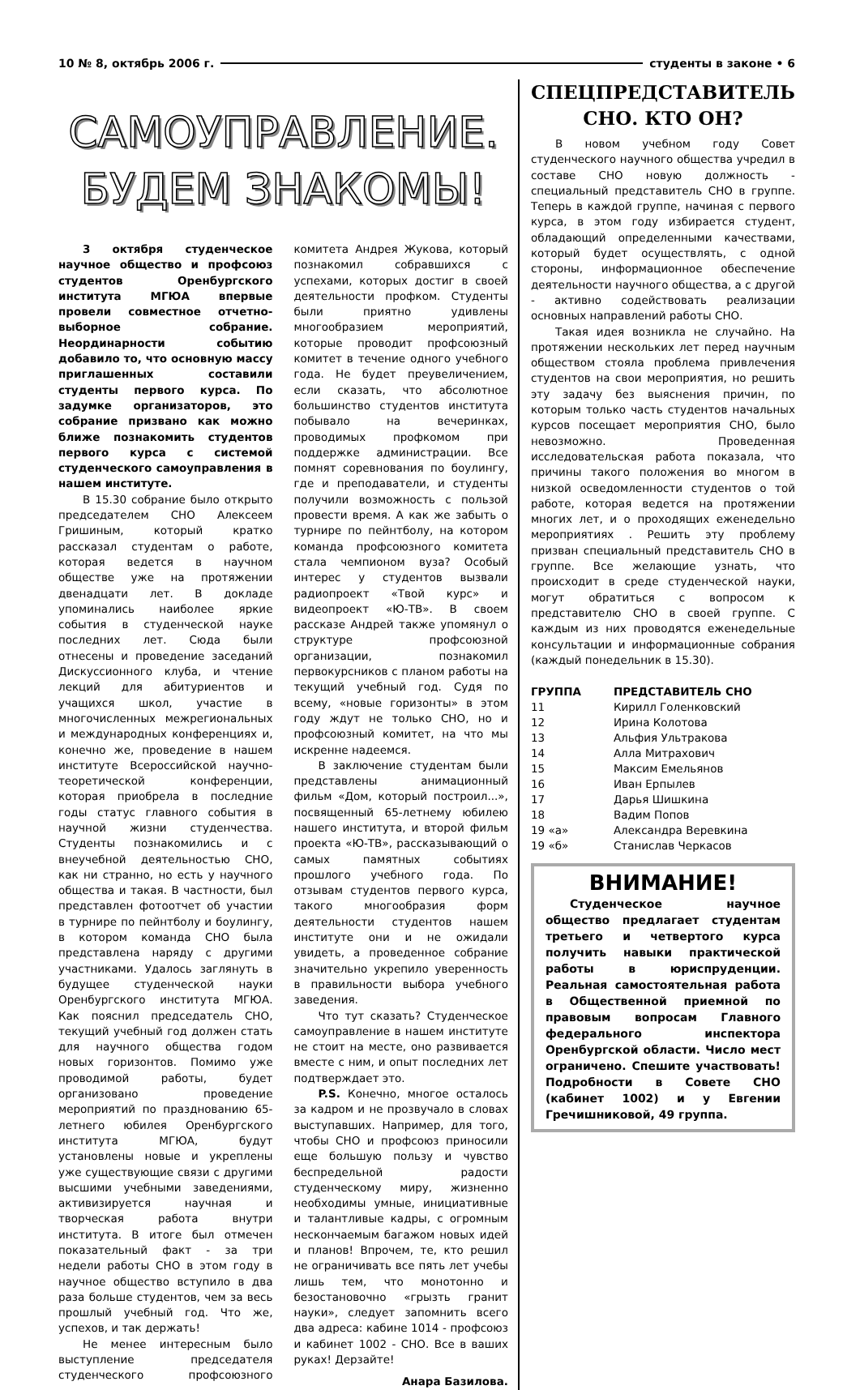10 № 8, октябрь 2006 г. студенты в законе • 6
САМОУПРАВЛЕНИЕ.
БУДЕМ ЗНАКОМЫ!
3 октября студенческое научное общество и профсоюз студентов Оренбургского института МГЮА впервые провели совместное отчетно-выборное собрание. Неординарности событию добавило то, что основную массу приглашенных составили студенты первого курса. По задумке организаторов, это собрание призвано как можно ближе познакомить студентов первого курса с системой студенческого самоуправления в нашем институте.
В 15.30 собрание было открыто председателем СНО Алексеем Гришиным, который кратко рассказал студентам о работе, которая ведется в научном обществе уже на протяжении двенадцати лет. В докладе упоминались наиболее яркие события в студенческой науке последних лет. Сюда были отнесены и проведение заседаний Дискуссионного клуба, и чтение лекций для абитуриентов и учащихся школ, участие в многочисленных межрегиональных и международных конференциях и, конечно же, проведение в нашем институте Всероссийской научно-теоретической конференции, которая приобрела в последние годы статус главного события в научной жизни студенчества. Студенты познакомились и с внеучебной деятельностью СНО, как ни странно, но есть у научного общества и такая. В частности, был представлен фотоотчет об участии в турнире по пейнтболу и боулингу, в котором команда СНО была представлена наряду с другими участниками. Удалось заглянуть в будущее студенческой науки Оренбургского института МГЮА. Как пояснил председатель СНО, текущий учебный год должен стать для научного общества годом новых горизонтов. Помимо уже проводимой работы, будет организовано проведение мероприятий по празднованию 65-летнего юбилея Оренбургского института МГЮА, будут установлены новые и укреплены уже существующие связи с другими высшими учебными заведениями, активизируется научная и творческая работа внутри института. В итоге был отмечен показательный факт - за три недели работы СНО в этом году в научное общество вступило в два раза больше студентов, чем за весь прошлый учебный год. Что же, успехов, и так держать!
Не менее интересным было выступление председателя студенческого профсоюзного комитета Андрея Жукова, который познакомил собравшихся с успехами, которых достиг в своей деятельности профком. Студенты были приятно удивлены многообразием мероприятий, которые проводит профсоюзный комитет в течение одного учебного года. Не будет преувеличением, если сказать, что абсолютное большинство студентов института побывало на вечеринках, проводимых профкомом при поддержке администрации. Все помнят соревнования по боулингу, где и преподаватели, и студенты получили возможность с пользой провести время. А как же забыть о турнире по пейнтболу, на котором команда профсоюзного комитета стала чемпионом вуза? Особый интерес у студентов вызвали радиопроект «Твой курс» и видеопроект «Ю-ТВ». В своем рассказе Андрей также упомянул о структуре профсоюзной организации, познакомил первокурсников с планом работы на текущий учебный год. Судя по всему, «новые горизонты» в этом году ждут не только СНО, но и профсоюзный комитет, на что мы искренне надеемся.
В заключение студентам были представлены анимационный фильм «Дом, который построил...», посвященный 65-летнему юбилею нашего института, и второй фильм проекта «Ю-ТВ», рассказывающий о самых памятных событиях прошлого учебного года. По отзывам студентов первого курса, такого многообразия форм деятельности студентов нашем институте они и не ожидали увидеть, а проведенное собрание значительно укрепило уверенность в правильности выбора учебного заведения.
Что тут сказать? Студенческое самоуправление в нашем институте не стоит на месте, оно развивается вместе с ним, и опыт последних лет подтверждает это.
P.S. Конечно, многое осталось за кадром и не прозвучало в словах выступавших. Например, для того, чтобы СНО и профсоюз приносили еще большую пользу и чувство беспредельной радости студенческому миру, жизненно необходимы умные, инициативные и талантливые кадры, с огромным нескончаемым багажом новых идей и планов! Впрочем, те, кто решил не ограничивать все пять лет учебы лишь тем, что монотонно и безостановочно «грызть гранит науки», следует запомнить всего два адреса: кабине 1014 - профсоюз и кабинет 1002 - СНО. Все в ваших руках! Дерзайте!
Анара Базилова.
СПЕЦПРЕДСТАВИТЕЛЬ
СНО. КТО ОН?
В новом учебном году Совет студенческого научного общества учредил в составе СНО новую должность - специальный представитель СНО в группе. Теперь в каждой группе, начиная с первого курса, в этом году избирается студент, обладающий определенными качествами, который будет осуществлять, с одной стороны, информационное обеспечение деятельности научного общества, а с другой - активно содействовать реализации основных направлений работы СНО.
Такая идея возникла не случайно. На протяжении нескольких лет перед научным обществом стояла проблема привлечения студентов на свои мероприятия, но решить эту задачу без выяснения причин, по которым только часть студентов начальных курсов посещает мероприятия СНО, было невозможно. Проведенная исследовательская работа показала, что причины такого положения во многом в низкой осведомленности студентов о той работе, которая ведется на протяжении многих лет, и о проходящих еженедельно мероприятиях . Решить эту проблему призван специальный представитель СНО в группе. Все желающие узнать, что происходит в среде студенческой науки, могут обратиться с вопросом к представителю СНО в своей группе. С каждым из них проводятся еженедельные консультации и информационные собрания (каждый понедельник в 15.30).
| ГРУППА | ПРЕДСТАВИТЕЛЬ СНО |
| --- | --- |
| 11 | Кирилл Голенковский |
| 12 | Ирина Колотова |
| 13 | Альфия Ультракова |
| 14 | Алла Митрахович |
| 15 | Максим Емельянов |
| 16 | Иван Ерпылев |
| 17 | Дарья Шишкина |
| 18 | Вадим Попов |
| 19 «а» | Александра Веревкина |
| 19 «б» | Станислав Черкасов |
ВНИМАНИЕ!
Студенческое научное общество предлагает студентам третьего и четвертого курса получить навыки практической работы в юриспруденции. Реальная самостоятельная работа в Общественной приемной по правовым вопросам Главного федерального инспектора Оренбургской области. Число мест ограничено. Спешите участвовать! Подробности в Совете СНО (кабинет 1002) и у Евгении Гречишниковой, 49 группа.